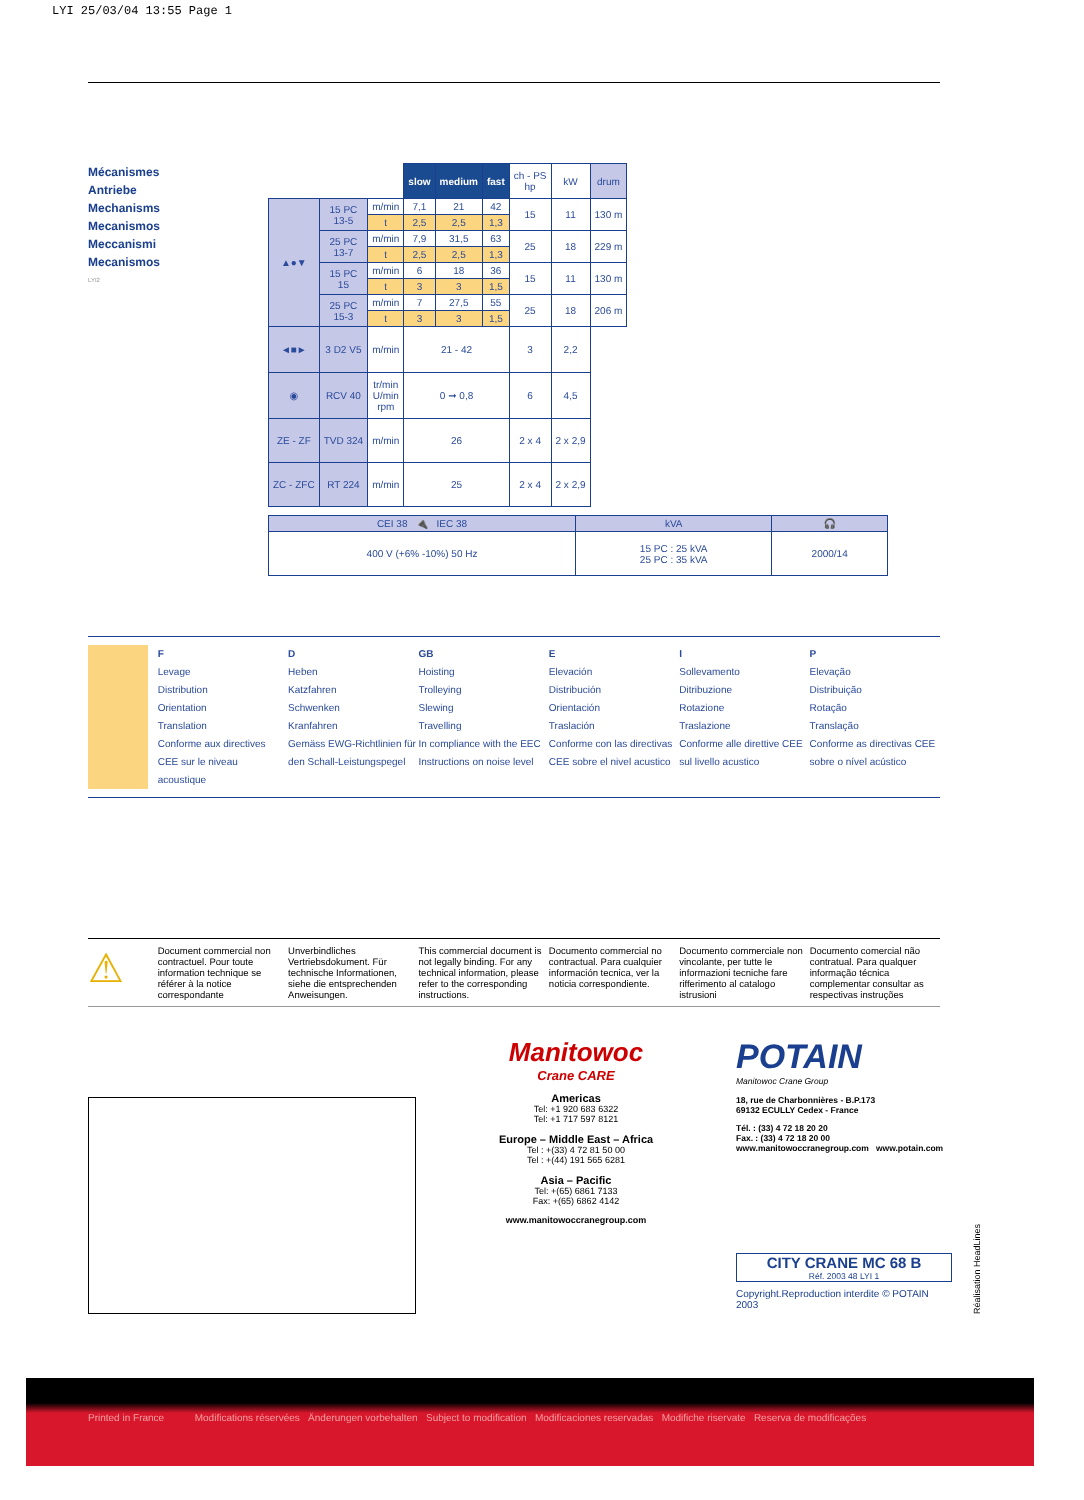LYI 25/03/04 13:55 Page 1
Mécanismes
Antriebe
Mechanisms
Mecanismos
Meccanismi
Mecanismos
LYI2
| | | | slow | medium | fast | ch - PS hp | kW | drum |
| ▲●▼ | 15 PC 13-5 | m/min | 7,1 | 21 | 42 | 15 | 11 | 130 m |
| | | t | 2,5 | 2,5 | 1,3 | | | |
| | 25 PC 13-7 | m/min | 7,9 | 31,5 | 63 | 25 | 18 | 229 m |
| | | t | 2,5 | 2,5 | 1,3 | | | |
| | 15 PC 15 | m/min | 6 | 18 | 36 | 15 | 11 | 130 m |
| | | t | 3 | 3 | 1,5 | | | |
| | 25 PC 15-3 | m/min | 7 | 27,5 | 55 | 25 | 18 | 206 m |
| | | t | 3 | 3 | 1,5 | | | |
| ◄■► | 3 D2 V5 | m/min | 21 - 42 | | | 3 | 2,2 | |
| ◉ | RCV 40 | tr/min U/min rpm | 0 ➞ 0,8 | | | 6 | 4,5 | |
| ZE - ZF | TVD 324 | m/min | 26 | | | 2 x 4 | 2 x 2,9 | |
| ZC - ZFC | RT 224 | m/min | 25 | | | 2 x 4 | 2 x 2,9 | |
| CEI 38 🔌 IEC 38 | kVA | 🎧 |
| 400 V (+6% -10%) 50 Hz | 15 PC : 25 kVA 25 PC : 35 kVA | 2000/14 |
F
Levage
Distribution
Orientation
Translation
Conforme aux directives CEE sur le niveau acoustique
D
Heben
Katzfahren
Schwenken
Kranfahren
Gemäss EWG-Richtlinien für den Schall-Leistungspegel
GB
Hoisting
Trolleying
Slewing
Travelling
In compliance with the EEC Instructions on noise level
E
Elevación
Distribución
Orientación
Traslación
Conforme con las directivas CEE sobre el nivel acustico
I
Sollevamento
Ditribuzione
Rotazione
Traslazione
Conforme alle direttive CEE sul livello acustico
P
Elevação
Distribuição
Rotação
Translação
Conforme as directivas CEE sobre o nível acústico
⚠
Document commercial non contractuel. Pour toute information technique se référer à la notice correspondante
Unverbindliches Vertriebsdokument. Für technische Informationen, siehe die entsprechenden Anweisungen.
This commercial document is not legally binding. For any technical information, please refer to the corresponding instructions.
Documento commercial no contractual. Para cualquier información tecnica, ver la noticia correspondiente.
Documento commerciale non vincolante, per tutte le informazioni tecniche fare rifferimento al catalogo istrusioni
Documento comercial não contratual. Para qualquer informação técnica complementar consultar as respectivas instruções
Manitowoc
Crane CARE
Americas
Tel: +1 920 683 6322
Tel: +1 717 597 8121
Europe – Middle East – Africa
Tel : +(33) 4 72 81 50 00
Tel : +(44) 191 565 6281
Asia – Pacific
Tel: +(65) 6861 7133
Fax: +(65) 6862 4142
www.manitowoccranegroup.com
POTAIN
Manitowoc Crane Group
18, rue de Charbonnières - B.P.173
69132 ECULLY Cedex - France
Tél. : (33) 4 72 18 20 20
Fax. : (33) 4 72 18 20 00
www.manitowoccranegroup.com www.potain.com
CITY CRANE MC 68 B
Réf. 2003 48 LYI 1
Copyright.Reproduction interdite © POTAIN 2003
Réalisation HeadLines
Printed in France Modifications réservées Änderungen vorbehalten Subject to modification Modificaciones reservadas Modifiche riservate Reserva de modificações